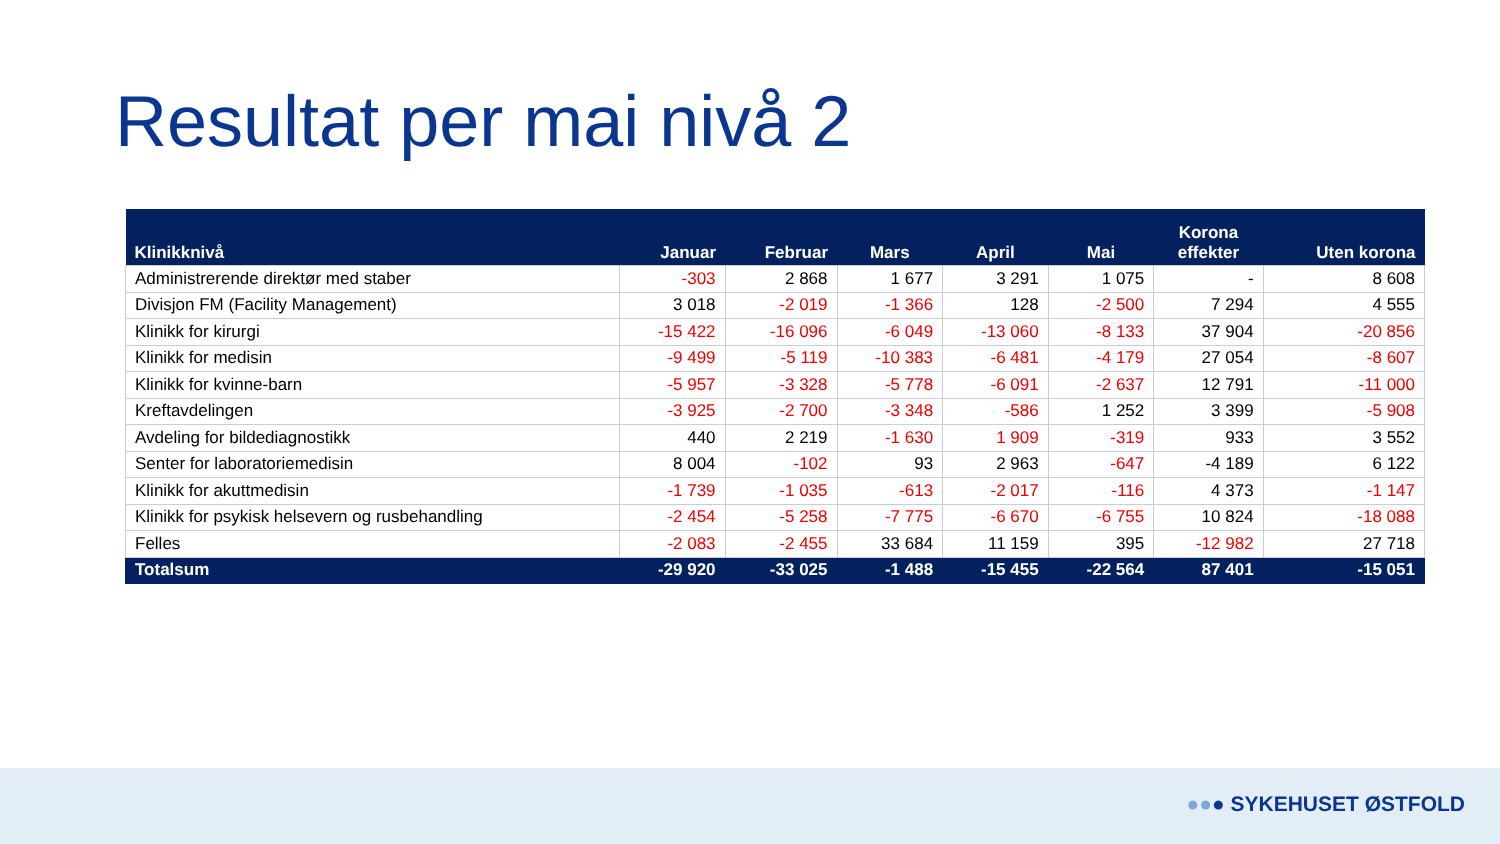Resultat per mai nivå 2
| Klinikknivå | Januar | Februar | Mars | April | Mai | Korona effekter | Uten korona |
| --- | --- | --- | --- | --- | --- | --- | --- |
| Administrerende direktør med staber | -303 | 2 868 | 1 677 | 3 291 | 1 075 | - | 8 608 |
| Divisjon FM (Facility Management) | 3 018 | -2 019 | -1 366 | 128 | -2 500 | 7 294 | 4 555 |
| Klinikk for kirurgi | -15 422 | -16 096 | -6 049 | -13 060 | -8 133 | 37 904 | -20 856 |
| Klinikk for medisin | -9 499 | -5 119 | -10 383 | -6 481 | -4 179 | 27 054 | -8 607 |
| Klinikk for kvinne-barn | -5 957 | -3 328 | -5 778 | -6 091 | -2 637 | 12 791 | -11 000 |
| Kreftavdelingen | -3 925 | -2 700 | -3 348 | -586 | 1 252 | 3 399 | -5 908 |
| Avdeling for bildediagnostikk | 440 | 2 219 | -1 630 | 1 909 | -319 | 933 | 3 552 |
| Senter for laboratoriemedisin | 8 004 | -102 | 93 | 2 963 | -647 | -4 189 | 6 122 |
| Klinikk for akuttmedisin | -1 739 | -1 035 | -613 | -2 017 | -116 | 4 373 | -1 147 |
| Klinikk for psykisk helsevern og rusbehandling | -2 454 | -5 258 | -7 775 | -6 670 | -6 755 | 10 824 | -18 088 |
| Felles | -2 083 | -2 455 | 33 684 | 11 159 | 395 | -12 982 | 27 718 |
| Totalsum | -29 920 | -33 025 | -1 488 | -15 455 | -22 564 | 87 401 | -15 051 |
●●● SYKEHUSET ØSTFOLD